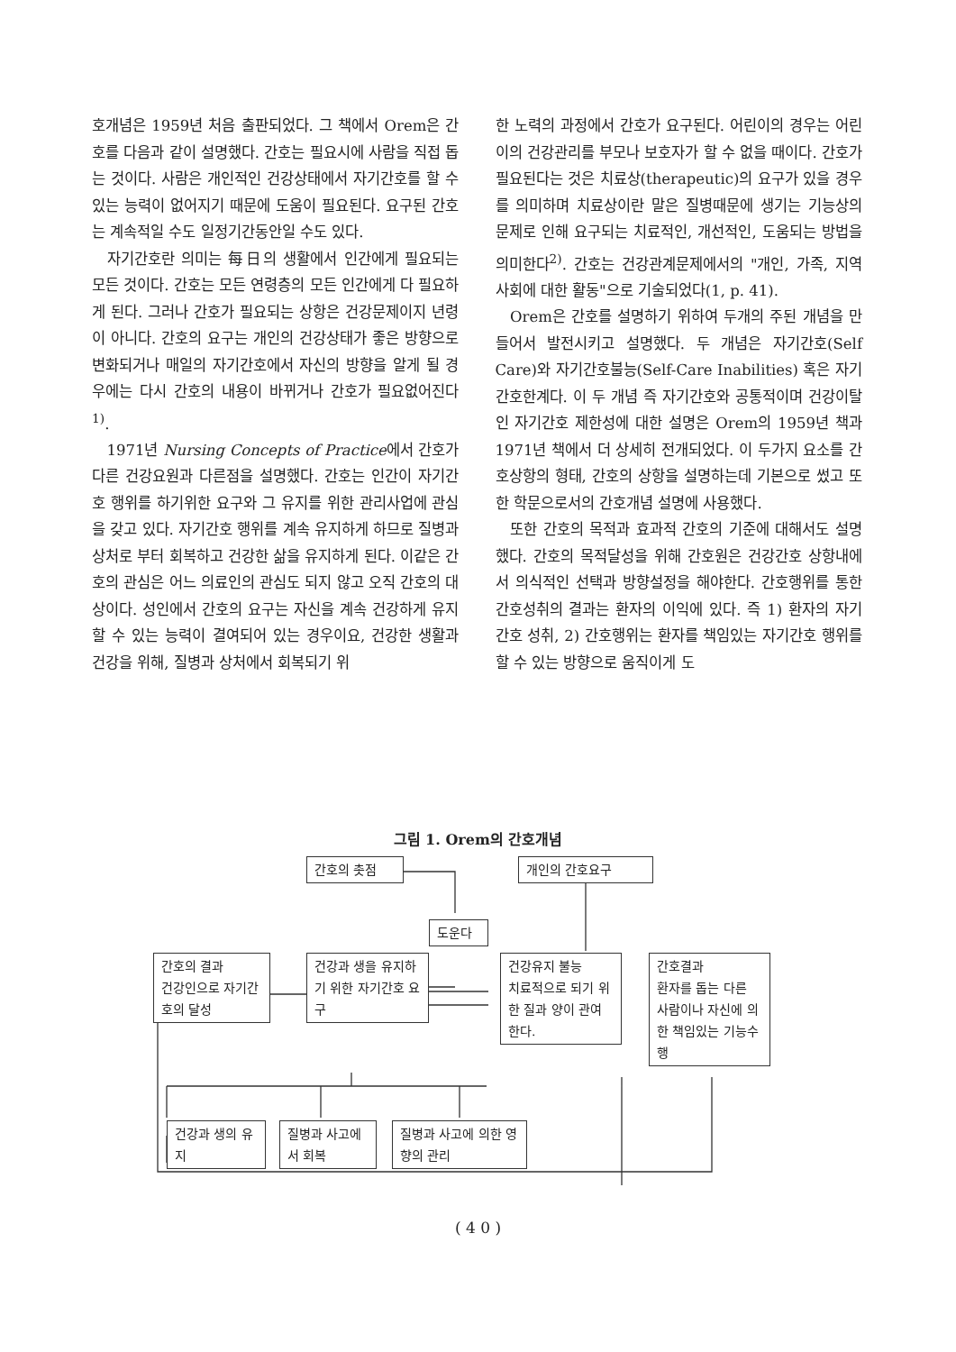호개념은 1959년 처음 출판되었다. 그 책에서 Orem은 간호를 다음과 같이 설명했다. 간호는 필요시에 사람을 직접 돕는 것이다. 사람은 개인적인 건강상태에서 자기간호를 할 수 있는 능력이 없어지기 때문에 도움이 필요된다. 요구된 간호는 계속적일 수도 일정기간동안일 수도 있다.
자기간호란 의미는 每日의 생활에서 인간에게 필요되는 모든 것이다. 간호는 모든 연령층의 모든 인간에게 다 필요하게 된다. 그러나 간호가 필요되는 상항은 건강문제이지 년령이 아니다. 간호의 요구는 개인의 건강상태가 좋은 방향으로 변화되거나 매일의 자기간호에서 자신의 방향을 알게 될 경우에는 다시 간호의 내용이 바뀌거나 간호가 필요없어진다<sup>1)</sup>.
1971년 Nursing Concepts of Practice에서 간호가 다른 건강요원과 다른점을 설명했다. 간호는 인간이 자기간호 행위를 하기위한 요구와 그 유지를 위한 관리사업에 관심을 갖고 있다. 자기간호 행위를 계속 유지하게 하므로 질병과 상처로 부터 회복하고 건강한 삶을 유지하게 된다. 이같은 간호의 관심은 어느 의료인의 관심도 되지 않고 오직 간호의 대상이다. 성인에서 간호의 요구는 자신을 계속 건강하게 유지할 수 있는 능력이 결여되어 있는 경우이요, 건강한 생활과 건강을 위해, 질병과 상처에서 회복되기 위
한 노력의 과정에서 간호가 요구된다. 어린이의 경우는 어린이의 건강관리를 부모나 보호자가 할 수 없을 때이다. 간호가 필요된다는 것은 치료상(therapeutic)의 요구가 있을 경우를 의미하며 치료상이란 말은 질병때문에 생기는 기능상의 문제로 인해 요구되는 치료적인, 개선적인, 도움되는 방법을 의미한다<sup>2)</sup>. 간호는 건강관계문제에서의 "개인, 가족, 지역사회에 대한 활동"으로 기술되었다(1, p. 41).
Orem은 간호를 설명하기 위하여 두개의 주된 개념을 만들어서 발전시키고 설명했다. 두 개념은 자기간호(Self Care)와 자기간호불능(Self-Care Inabilities) 혹은 자기간호한계다. 이 두 개념 즉 자기간호와 공통적이며 건강이탈인 자기간호 제한성에 대한 설명은 Orem의 1959년 책과 1971년 책에서 더 상세히 전개되었다. 이 두가지 요소를 간호상항의 형태, 간호의 상항을 설명하는데 기본으로 썼고 또한 학문으로서의 간호개념 설명에 사용했다.
또한 간호의 목적과 효과적 간호의 기준에 대해서도 설명했다. 간호의 목적달성을 위해 간호원은 건강간호 상항내에서 의식적인 선택과 방향설정을 해야한다. 간호행위를 통한 간호성취의 결과는 환자의 이익에 있다. 즉 1) 환자의 자기 간호 성취, 2) 간호행위는 환자를 책임있는 자기간호 행위를 할 수 있는 방향으로 움직이게 도
그림 1. Orem의 간호개념
간호의 촛점 개인의 간호요구
도운다
간호의 결과
건강인으로 자기간호의 달성
건강과 생을 유지하기 위한 자기간호 요구
건강유지 불능
치료적으로 되기 위한 질과 양이 관여한다.
간호결과
환자를 돕는 다른 사람이나 자신에 의한 책임있는 기능수행
건강과 생의 유지
질병과 사고에서 회복
질병과 사고에 의한 영향의 관리
( 4 0 )